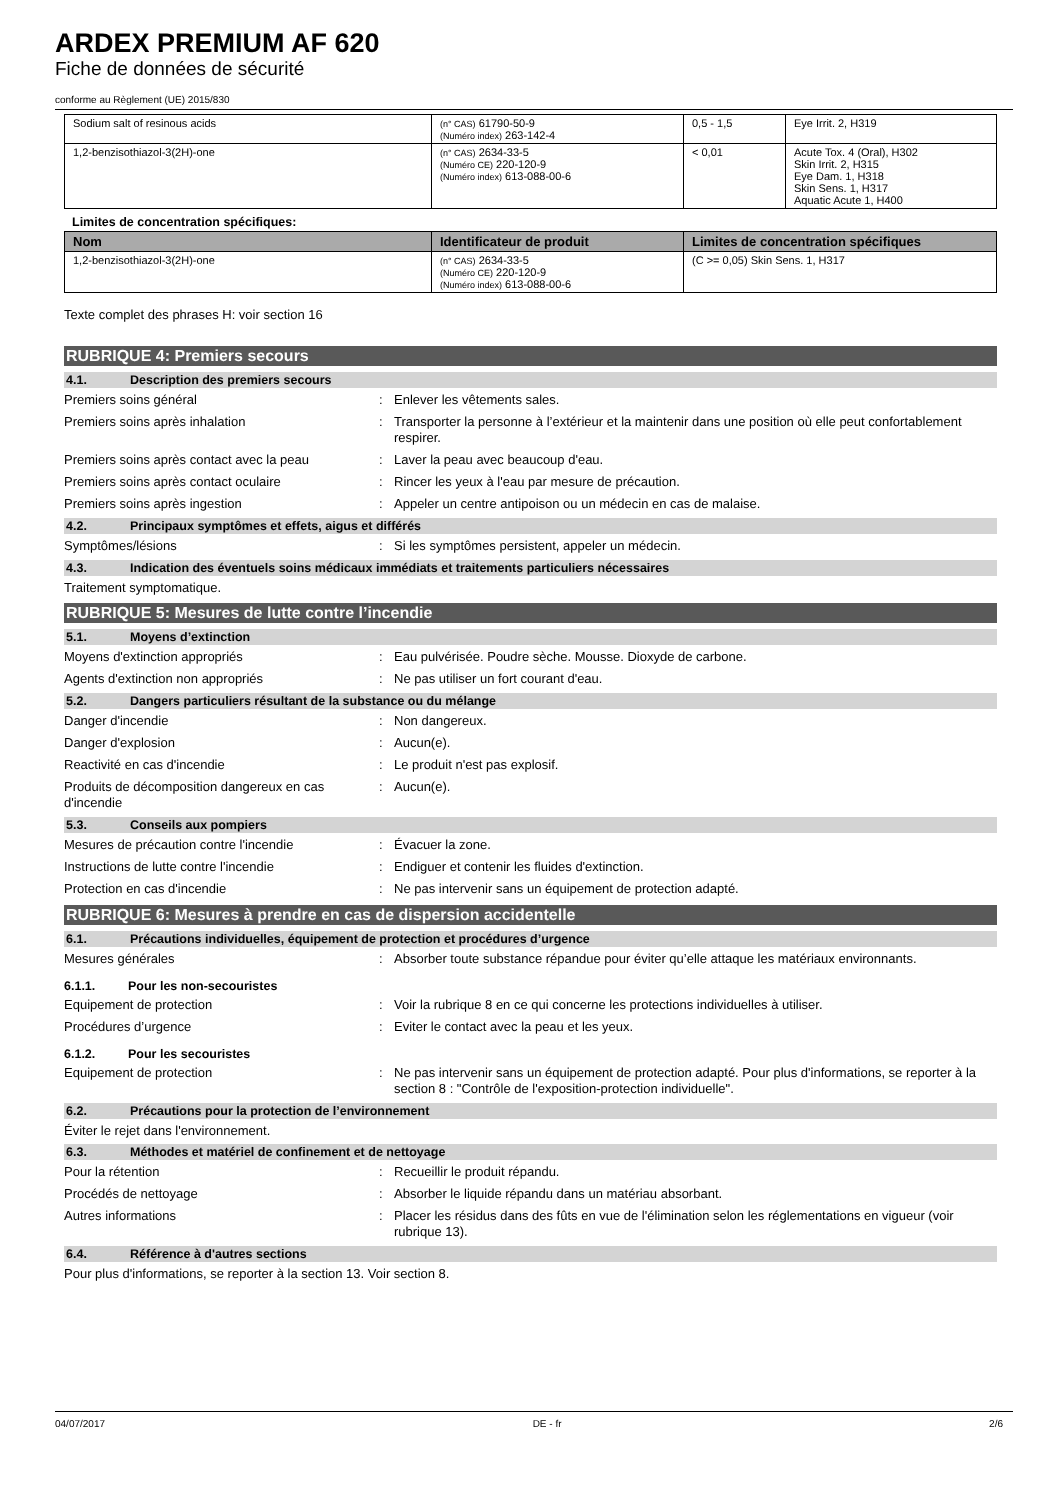ARDEX PREMIUM AF 620
Fiche de données de sécurité
conforme au Règlement (UE) 2015/830
| Sodium salt of resinous acids | (n° CAS) 61790-50-9 (Numéro index) 263-142-4 | 0,5 - 1,5 | Eye Irrit. 2, H319 |
| 1,2-benzisothiazol-3(2H)-one | (n° CAS) 2634-33-5 (Numéro CE) 220-120-9 (Numéro index) 613-088-00-6 | < 0,01 | Acute Tox. 4 (Oral), H302 Skin Irrit. 2, H315 Eye Dam. 1, H318 Skin Sens. 1, H317 Aquatic Acute 1, H400 |
Limites de concentration spécifiques:
| Nom | Identificateur de produit | Limites de concentration spécifiques |
| --- | --- | --- |
| 1,2-benzisothiazol-3(2H)-one | (n° CAS) 2634-33-5 (Numéro CE) 220-120-9 (Numéro index) 613-088-00-6 | (C >= 0,05) Skin Sens. 1, H317 |
Texte complet des phrases H: voir section 16
RUBRIQUE 4: Premiers secours
4.1. Description des premiers secours
Premiers soins général: Enlever les vêtements sales.
Premiers soins après inhalation: Transporter la personne à l’extérieur et la maintenir dans une position où elle peut confortablement respirer.
Premiers soins après contact avec la peau: Laver la peau avec beaucoup d'eau.
Premiers soins après contact oculaire: Rincer les yeux à l'eau par mesure de précaution.
Premiers soins après ingestion: Appeler un centre antipoison ou un médecin en cas de malaise.
4.2. Principaux symptômes et effets, aigus et différés
Symptômes/lésions: Si les symptômes persistent, appeler un médecin.
4.3. Indication des éventuels soins médicaux immédiats et traitements particuliers nécessaires
Traitement symptomatique.
RUBRIQUE 5: Mesures de lutte contre l’incendie
5.1. Moyens d’extinction
Moyens d'extinction appropriés: Eau pulvérisée. Poudre sèche. Mousse. Dioxyde de carbone.
Agents d'extinction non appropriés: Ne pas utiliser un fort courant d'eau.
5.2. Dangers particuliers résultant de la substance ou du mélange
Danger d'incendie: Non dangereux.
Danger d'explosion: Aucun(e).
Reactivité en cas d'incendie: Le produit n'est pas explosif.
Produits de décomposition dangereux en cas d'incendie: Aucun(e).
5.3. Conseils aux pompiers
Mesures de précaution contre l'incendie: Évacuer la zone.
Instructions de lutte contre l'incendie: Endiguer et contenir les fluides d'extinction.
Protection en cas d'incendie: Ne pas intervenir sans un équipement de protection adapté.
RUBRIQUE 6: Mesures à prendre en cas de dispersion accidentelle
6.1. Précautions individuelles, équipement de protection et procédures d’urgence
Mesures générales: Absorber toute substance répandue pour éviter qu’elle attaque les matériaux environnants.
6.1.1. Pour les non-secouristes
Equipement de protection: Voir la rubrique 8 en ce qui concerne les protections individuelles à utiliser.
Procédures d’urgence: Eviter le contact avec la peau et les yeux.
6.1.2. Pour les secouristes
Equipement de protection: Ne pas intervenir sans un équipement de protection adapté. Pour plus d'informations, se reporter à la section 8 : "Contrôle de l'exposition-protection individuelle".
6.2. Précautions pour la protection de l’environnement
Éviter le rejet dans l'environnement.
6.3. Méthodes et matériel de confinement et de nettoyage
Pour la rétention: Recueillir le produit répandu.
Procédés de nettoyage: Absorber le liquide répandu dans un matériau absorbant.
Autres informations: Placer les résidus dans des fûts en vue de l'élimination selon les réglementations en vigueur (voir rubrique 13).
6.4. Référence à d'autres sections
Pour plus d'informations, se reporter à la section 13. Voir section 8.
04/07/2017 DE - fr 2/6